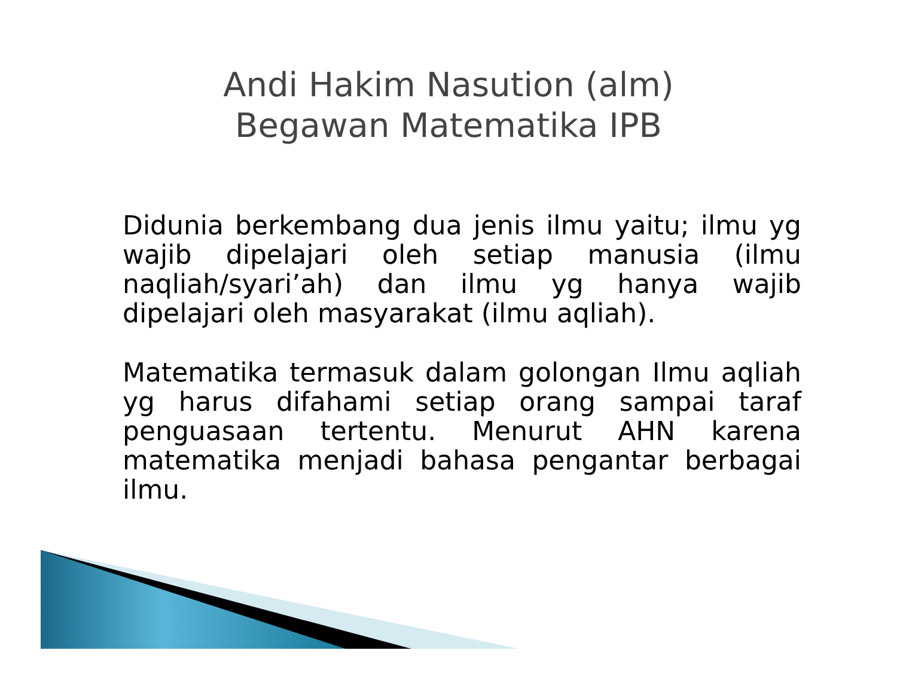Andi Hakim Nasution (alm)
Begawan Matematika IPB
Didunia berkembang dua jenis ilmu yaitu; ilmu yg wajib dipelajari oleh setiap manusia (ilmu naqliah/syari’ah) dan ilmu yg hanya wajib dipelajari oleh masyarakat (ilmu aqliah).
Matematika termasuk dalam golongan Ilmu aqliah yg harus difahami setiap orang sampai taraf penguasaan tertentu. Menurut AHN karena matematika menjadi bahasa pengantar berbagai ilmu.